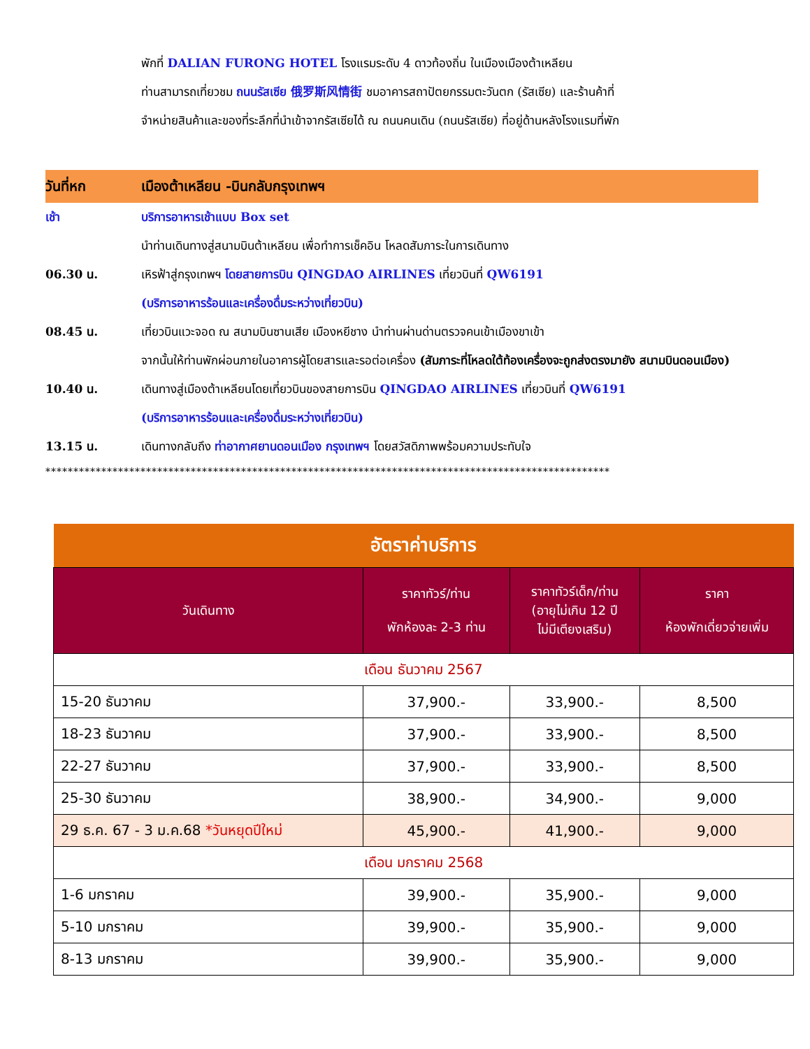พักที่ DALIAN FURONG HOTEL โรงแรมระดับ 4 ดาวท้องถิ่น ในเมืองเมืองต้าเหลียน
ท่านสามารถเที่ยวชม ถนนรัสเซีย 俄罗斯风情街 ชมอาคารสถาปัตยกรรมตะวันตก (รัสเซีย) และร้านค้าที่
จำหน่ายสินค้าและของที่ระลึกที่นำเข้าจากรัสเซียได้ ณ ถนนคนเดิน (ถนนรัสเซีย) ที่อยู่ด้านหลังโรงแรมที่พัก
วันที่หก เมืองต้าเหลียน -บินกลับกรุงเทพฯ
เช้า บริการอาหารเช้าแบบ Box set
นำท่านเดินทางสู่สนามบินต้าเหลียน เพื่อทำการเช็คอิน โหลดสัมภาระในการเดินทาง
06.30 น. เหิรฟ้าสู่กรุงเทพฯ โดยสายการบิน QINGDAO AIRLINES เที่ยวบินที่ QW6191
(บริการอาหารร้อนและเครื่องดื่มระหว่างเที่ยวบิน)
08.45 น. เที่ยวบินแวะจอด ณ สนามบินซานเสีย เมืองหยีชาง นำท่านผ่านด่านตรวจคนเข้าเมืองขาเข้า
จากนั้นให้ท่านพักผ่อนภายในอาคารผู้โดยสารและรอต่อเครื่อง (สัมภาระที่โหลดใต้ท้องเครื่องจะถูกส่งตรงมายัง สนามบินดอนเมือง)
10.40 น. เดินทางสู่เมืองต้าเหลียนโดยเที่ยวบินของสายการบิน QINGDAO AIRLINES เที่ยวบินที่ QW6191
(บริการอาหารร้อนและเครื่องดื่มระหว่างเที่ยวบิน)
13.15 น. เดินทางกลับถึง ท่าอากาศยานดอนเมือง กรุงเทพฯ โดยสวัสดิภาพพร้อมความประทับใจ
*****************************************************************************************************
| อัตราค่าบริการ | | | |
| วันเดินทาง | ราคาทัวร์/ท่าน พักห้องละ 2-3 ท่าน | ราคาทัวร์เด็ก/ท่าน (อายุไม่เกิน 12 ปี ไม่มีเตียงเสริม) | ราคา ห้องพักเดี่ยวจ่ายเพิ่ม |
| เดือน ธันวาคม 2567 | | | |
| 15-20 ธันวาคม | 37,900.- | 33,900.- | 8,500 |
| 18-23 ธันวาคม | 37,900.- | 33,900.- | 8,500 |
| 22-27 ธันวาคม | 37,900.- | 33,900.- | 8,500 |
| 25-30 ธันวาคม | 38,900.- | 34,900.- | 9,000 |
| 29 ธ.ค. 67 - 3 ม.ค.68 *วันหยุดปีใหม่ | 45,900.- | 41,900.- | 9,000 |
| เดือน มกราคม 2568 | | | |
| 1-6 มกราคม | 39,900.- | 35,900.- | 9,000 |
| 5-10 มกราคม | 39,900.- | 35,900.- | 9,000 |
| 8-13 มกราคม | 39,900.- | 35,900.- | 9,000 |